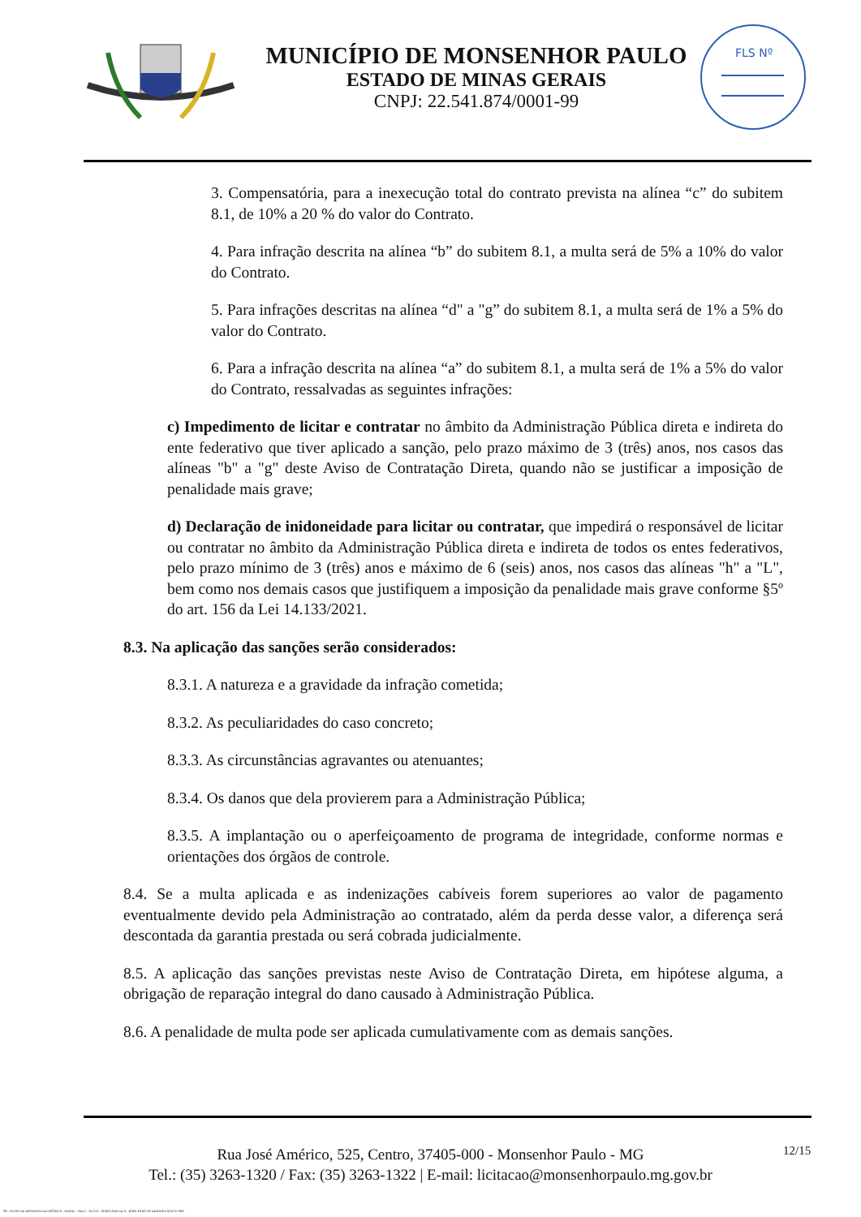MUNICÍPIO DE MONSENHOR PAULO
ESTADO DE MINAS GERAIS
CNPJ: 22.541.874/0001-99
FLS Nº
3. Compensatória, para a inexecução total do contrato prevista na alínea “c” do subitem 8.1, de 10% a 20 % do valor do Contrato.
4. Para infração descrita na alínea “b” do subitem 8.1, a multa será de 5% a 10% do valor do Contrato.
5. Para infrações descritas na alínea “d" a "g” do subitem 8.1, a multa será de 1% a 5% do valor do Contrato.
6. Para a infração descrita na alínea “a” do subitem 8.1, a multa será de 1% a 5% do valor do Contrato, ressalvadas as seguintes infrações:
c) Impedimento de licitar e contratar no âmbito da Administração Pública direta e indireta do ente federativo que tiver aplicado a sanção, pelo prazo máximo de 3 (três) anos, nos casos das alíneas "b" a "g" deste Aviso de Contratação Direta, quando não se justificar a imposição de penalidade mais grave;
d) Declaração de inidoneidade para licitar ou contratar, que impedirá o responsável de licitar ou contratar no âmbito da Administração Pública direta e indireta de todos os entes federativos, pelo prazo mínimo de 3 (três) anos e máximo de 6 (seis) anos, nos casos das alíneas "h" a "L", bem como nos demais casos que justifiquem a imposição da penalidade mais grave conforme §5º do art. 156 da Lei 14.133/2021.
8.3. Na aplicação das sanções serão considerados:
8.3.1. A natureza e a gravidade da infração cometida;
8.3.2. As peculiaridades do caso concreto;
8.3.3. As circunstâncias agravantes ou atenuantes;
8.3.4. Os danos que dela provierem para a Administração Pública;
8.3.5. A implantação ou o aperfeiçoamento de programa de integridade, conforme normas e orientações dos órgãos de controle.
8.4. Se a multa aplicada e as indenizações cabíveis forem superiores ao valor de pagamento eventualmente devido pela Administração ao contratado, além da perda desse valor, a diferença será descontada da garantia prestada ou será cobrada judicialmente.
8.5. A aplicação das sanções previstas neste Aviso de Contratação Direta, em hipótese alguma, a obrigação de reparação integral do dano causado à Administração Pública.
8.6. A penalidade de multa pode ser aplicada cumulativamente com as demais sanções.
Rua José Américo, 525, Centro, 37405-000 - Monsenhor Paulo - MG
Tel.: (35) 3263-1320 / Fax: (35) 3263-1322 | E-mail: licitacao@monsenhorpaulo.mg.gov.br
12/15
780 - AVISO DE DISPENSA ELETRÔNICA - GERAL - NLLC - ATIVO - APROVADO DLA - BASE PARA AS DEMAIS EXCETO SRP